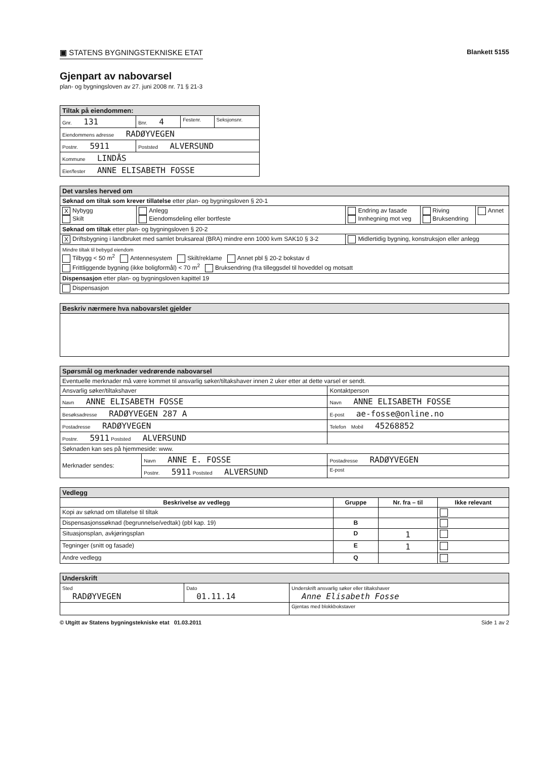▣ STATENS BYGNINGSTEKNISKE ETAT
Blankett 5155
Gjenpart av nabovarsel
plan- og bygningsloven av 27. juni 2008 nr. 71 § 21-3
| Tiltak på eiendommen: | | | |
| Gnr. 131 | Bnr. 4 | Festenr. | Seksjonsnr. |
| Eiendommens adresse RADØYVEGEN | | | |
| Postnr. 5911 | Poststed ALVERSUND | | |
| Kommune LINDÅS | | | |
| Eier/fester ANNE ELISABETH FOSSE | | | |
| Det varsles herved om | | | | |
| Søknad om tiltak som krever tillatelse etter plan- og bygningsloven § 20-1 | | | | |
| X Nybygg Skilt | Anlegg Eiendomsdeling eller bortfeste | Endring av fasade Innhegning mot veg | Riving Bruksendring | Annet |
| Søknad om tiltak etter plan- og bygningsloven § 20-2 | | | | |
| X Driftsbygning i landbruket med samlet bruksareal (BRA) mindre enn 1000 kvm SAK10 § 3-2 | | Midlertidig bygning, konstruksjon eller anlegg | | |
| Mindre tiltak til bebygd eiendom Tilbygg < 50 m<sup>2</sup> Antennesystem Skilt/reklame Annet pbl § 20-2 bokstav d Frittliggende bygning (ikke boligformål) < 70 m<sup>2</sup> Bruksendring (fra tilleggsdel til hoveddel og motsatt | | | | |
| Dispensasjon etter plan- og bygningsloven kapittel 19 | | | | |
| Dispensasjon | | | | |
| Beskriv nærmere hva nabovarslet gjelder |
| Spørsmål og merknader vedrørende nabovarsel | | |
| Eventuelle merknader må være kommet til ansvarlig søker/tiltakshaver innen 2 uker etter at dette varsel er sendt. | | |
| Ansvarlig søker/tiltakshaver | | Kontaktperson |
| Navn ANNE ELISABETH FOSSE | | Navn ANNE ELISABETH FOSSE |
| Besøksadresse RADØYVEGEN 287 A | | E-post ae-fosse@online.no |
| Postadresse RADØYVEGEN | | Telefon Mobil 45268852 |
| Postnr. 5911 Poststed ALVERSUND | | |
| Søknaden kan ses på hjemmeside: www. | | |
| Merknader sendes: | Navn ANNE E. FOSSE | Postadresse RADØYVEGEN |
| | Postnr. 5911 Poststed ALVERSUND | E-post |
| Vedlegg | | | |
| Beskrivelse av vedlegg | Gruppe | Nr. fra – til | Ikke relevant |
| Kopi av søknad om tillatelse til tiltak | | | |
| Dispensasjonssøknad (begrunnelse/vedtak) (pbl kap. 19) | B | | |
| Situasjonsplan, avkjøringsplan | D | 1 | |
| Tegninger (snitt og fasade) | E | 1 | |
| Andre vedlegg | Q | | |
| Underskrift | | |
| Sted RADØYVEGEN | Dato 01.11.14 | Underskrift ansvarlig søker eller tiltakshaver Anne Elisabeth Fosse |
| | | Gjentas med blokkbokstaver |
© Utgitt av Statens bygningstekniske etat 01.03.2011 Side 1 av 2